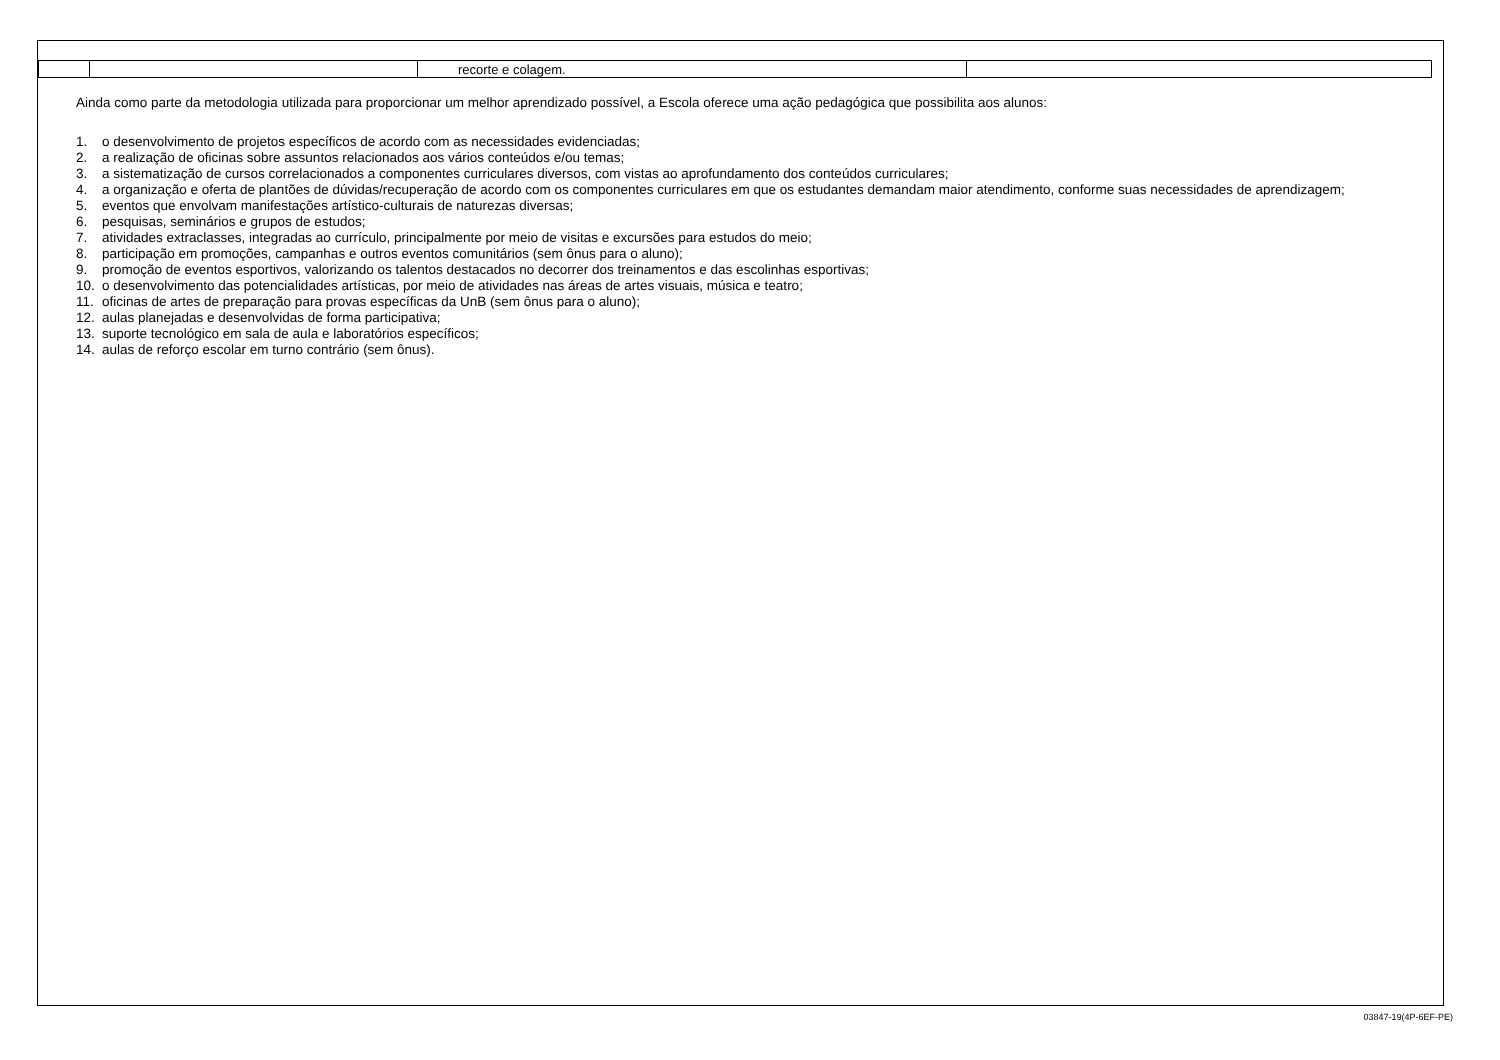| | | recorte e colagem. | |
Ainda como parte da metodologia utilizada para proporcionar um melhor aprendizado possível, a Escola oferece uma ação pedagógica que possibilita aos alunos:
1. o desenvolvimento de projetos específicos de acordo com as necessidades evidenciadas;
2. a realização de oficinas sobre assuntos relacionados aos vários conteúdos e/ou temas;
3. a sistematização de cursos correlacionados a componentes curriculares diversos, com vistas ao aprofundamento dos conteúdos curriculares;
4. a organização e oferta de plantões de dúvidas/recuperação de acordo com os componentes curriculares em que os estudantes demandam maior atendimento, conforme suas necessidades de aprendizagem;
5. eventos que envolvam manifestações artístico-culturais de naturezas diversas;
6. pesquisas, seminários e grupos de estudos;
7. atividades extraclasses, integradas ao currículo, principalmente por meio de visitas e excursões para estudos do meio;
8. participação em promoções, campanhas e outros eventos comunitários (sem ônus para o aluno);
9. promoção de eventos esportivos, valorizando os talentos destacados no decorrer dos treinamentos e das escolinhas esportivas;
10. o desenvolvimento das potencialidades artísticas, por meio de atividades nas áreas de artes visuais, música e teatro;
11. oficinas de artes de preparação para provas específicas da UnB (sem ônus para o aluno);
12. aulas planejadas e desenvolvidas de forma participativa;
13. suporte tecnológico em sala de aula e laboratórios específicos;
14. aulas de reforço escolar em turno contrário (sem ônus).
03847-19(4P-6EF-PE)